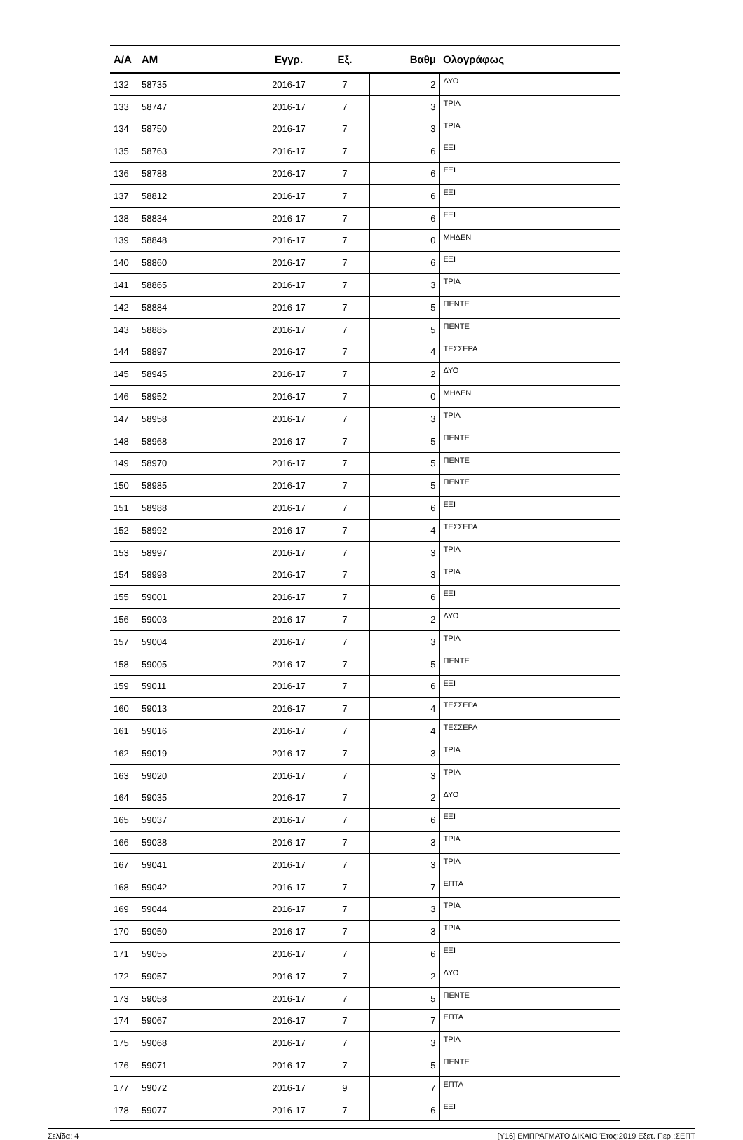| Α/Α | ΑΜ | Εγγρ. | Εξ. | Βαθμ | Ολογράφως |
| --- | --- | --- | --- | --- | --- |
| 132 | 58735 | 2016-17 | 7 | 2 | ΔΥΟ |
| 133 | 58747 | 2016-17 | 7 | 3 | ΤΡΙΑ |
| 134 | 58750 | 2016-17 | 7 | 3 | ΤΡΙΑ |
| 135 | 58763 | 2016-17 | 7 | 6 | ΕΞΙ |
| 136 | 58788 | 2016-17 | 7 | 6 | ΕΞΙ |
| 137 | 58812 | 2016-17 | 7 | 6 | ΕΞΙ |
| 138 | 58834 | 2016-17 | 7 | 6 | ΕΞΙ |
| 139 | 58848 | 2016-17 | 7 | 0 | ΜΗΔΕΝ |
| 140 | 58860 | 2016-17 | 7 | 6 | ΕΞΙ |
| 141 | 58865 | 2016-17 | 7 | 3 | ΤΡΙΑ |
| 142 | 58884 | 2016-17 | 7 | 5 | ΠΕΝΤΕ |
| 143 | 58885 | 2016-17 | 7 | 5 | ΠΕΝΤΕ |
| 144 | 58897 | 2016-17 | 7 | 4 | ΤΕΣΣΕΡΑ |
| 145 | 58945 | 2016-17 | 7 | 2 | ΔΥΟ |
| 146 | 58952 | 2016-17 | 7 | 0 | ΜΗΔΕΝ |
| 147 | 58958 | 2016-17 | 7 | 3 | ΤΡΙΑ |
| 148 | 58968 | 2016-17 | 7 | 5 | ΠΕΝΤΕ |
| 149 | 58970 | 2016-17 | 7 | 5 | ΠΕΝΤΕ |
| 150 | 58985 | 2016-17 | 7 | 5 | ΠΕΝΤΕ |
| 151 | 58988 | 2016-17 | 7 | 6 | ΕΞΙ |
| 152 | 58992 | 2016-17 | 7 | 4 | ΤΕΣΣΕΡΑ |
| 153 | 58997 | 2016-17 | 7 | 3 | ΤΡΙΑ |
| 154 | 58998 | 2016-17 | 7 | 3 | ΤΡΙΑ |
| 155 | 59001 | 2016-17 | 7 | 6 | ΕΞΙ |
| 156 | 59003 | 2016-17 | 7 | 2 | ΔΥΟ |
| 157 | 59004 | 2016-17 | 7 | 3 | ΤΡΙΑ |
| 158 | 59005 | 2016-17 | 7 | 5 | ΠΕΝΤΕ |
| 159 | 59011 | 2016-17 | 7 | 6 | ΕΞΙ |
| 160 | 59013 | 2016-17 | 7 | 4 | ΤΕΣΣΕΡΑ |
| 161 | 59016 | 2016-17 | 7 | 4 | ΤΕΣΣΕΡΑ |
| 162 | 59019 | 2016-17 | 7 | 3 | ΤΡΙΑ |
| 163 | 59020 | 2016-17 | 7 | 3 | ΤΡΙΑ |
| 164 | 59035 | 2016-17 | 7 | 2 | ΔΥΟ |
| 165 | 59037 | 2016-17 | 7 | 6 | ΕΞΙ |
| 166 | 59038 | 2016-17 | 7 | 3 | ΤΡΙΑ |
| 167 | 59041 | 2016-17 | 7 | 3 | ΤΡΙΑ |
| 168 | 59042 | 2016-17 | 7 | 7 | ΕΠΤΑ |
| 169 | 59044 | 2016-17 | 7 | 3 | ΤΡΙΑ |
| 170 | 59050 | 2016-17 | 7 | 3 | ΤΡΙΑ |
| 171 | 59055 | 2016-17 | 7 | 6 | ΕΞΙ |
| 172 | 59057 | 2016-17 | 7 | 2 | ΔΥΟ |
| 173 | 59058 | 2016-17 | 7 | 5 | ΠΕΝΤΕ |
| 174 | 59067 | 2016-17 | 7 | 7 | ΕΠΤΑ |
| 175 | 59068 | 2016-17 | 7 | 3 | ΤΡΙΑ |
| 176 | 59071 | 2016-17 | 7 | 5 | ΠΕΝΤΕ |
| 177 | 59072 | 2016-17 | 9 | 7 | ΕΠΤΑ |
| 178 | 59077 | 2016-17 | 7 | 6 | ΕΞΙ |
Σελίδα: 4 [Υ16] ΕΜΠΡΑΓΜΑΤΟ ΔΙΚΑΙΟ Έτος:2019 Εξετ. Περ.:ΣΕΠΤ